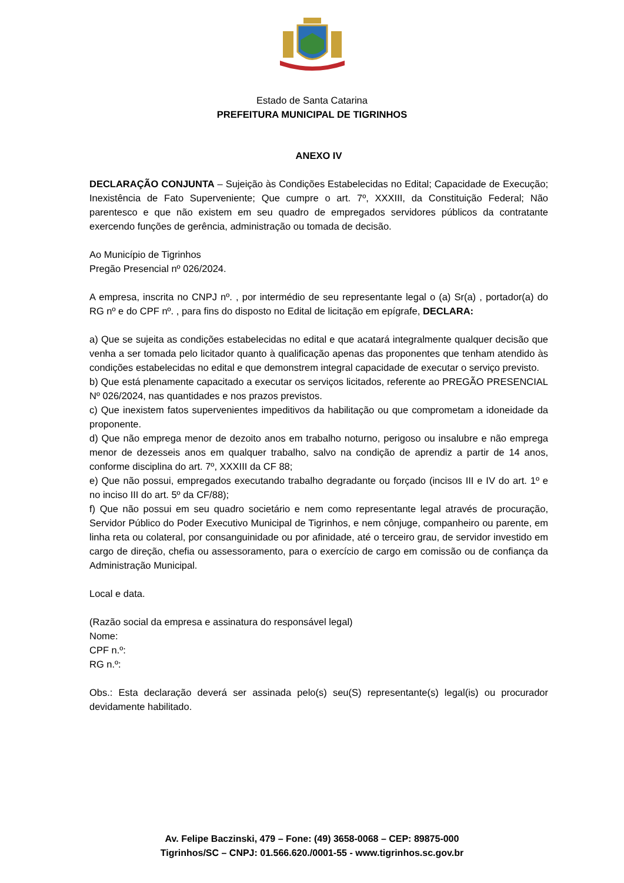Estado de Santa Catarina
PREFEITURA MUNICIPAL DE TIGRINHOS
ANEXO IV
DECLARAÇÃO CONJUNTA – Sujeição às Condições Estabelecidas no Edital; Capacidade de Execução; Inexistência de Fato Superveniente; Que cumpre o art. 7º, XXXIII, da Constituição Federal; Não parentesco e que não existem em seu quadro de empregados servidores públicos da contratante exercendo funções de gerência, administração ou tomada de decisão.
Ao Município de Tigrinhos
Pregão Presencial nº 026/2024.
A empresa, inscrita no CNPJ nº. , por intermédio de seu representante legal o (a) Sr(a) , portador(a) do RG nº e do CPF nº. , para fins do disposto no Edital de licitação em epígrafe, DECLARA:
a) Que se sujeita as condições estabelecidas no edital e que acatará integralmente qualquer decisão que venha a ser tomada pelo licitador quanto à qualificação apenas das proponentes que tenham atendido às condições estabelecidas no edital e que demonstrem integral capacidade de executar o serviço previsto.
b) Que está plenamente capacitado a executar os serviços licitados, referente ao PREGÃO PRESENCIAL Nº 026/2024, nas quantidades e nos prazos previstos.
c) Que inexistem fatos supervenientes impeditivos da habilitação ou que comprometam a idoneidade da proponente.
d) Que não emprega menor de dezoito anos em trabalho noturno, perigoso ou insalubre e não emprega menor de dezesseis anos em qualquer trabalho, salvo na condição de aprendiz a partir de 14 anos, conforme disciplina do art. 7º, XXXIII da CF 88;
e) Que não possui, empregados executando trabalho degradante ou forçado (incisos III e IV do art. 1º e no inciso III do art. 5º da CF/88);
f) Que não possui em seu quadro societário e nem como representante legal através de procuração, Servidor Público do Poder Executivo Municipal de Tigrinhos, e nem cônjuge, companheiro ou parente, em linha reta ou colateral, por consanguinidade ou por afinidade, até o terceiro grau, de servidor investido em cargo de direção, chefia ou assessoramento, para o exercício de cargo em comissão ou de confiança da Administração Municipal.
Local e data.
(Razão social da empresa e assinatura do responsável legal)
Nome:
CPF n.º:
RG n.º:
Obs.: Esta declaração deverá ser assinada pelo(s) seu(S) representante(s) legal(is) ou procurador devidamente habilitado.
Av. Felipe Baczinski, 479 – Fone: (49) 3658-0068 – CEP: 89875-000
Tigrinhos/SC – CNPJ: 01.566.620./0001-55 - www.tigrinhos.sc.gov.br